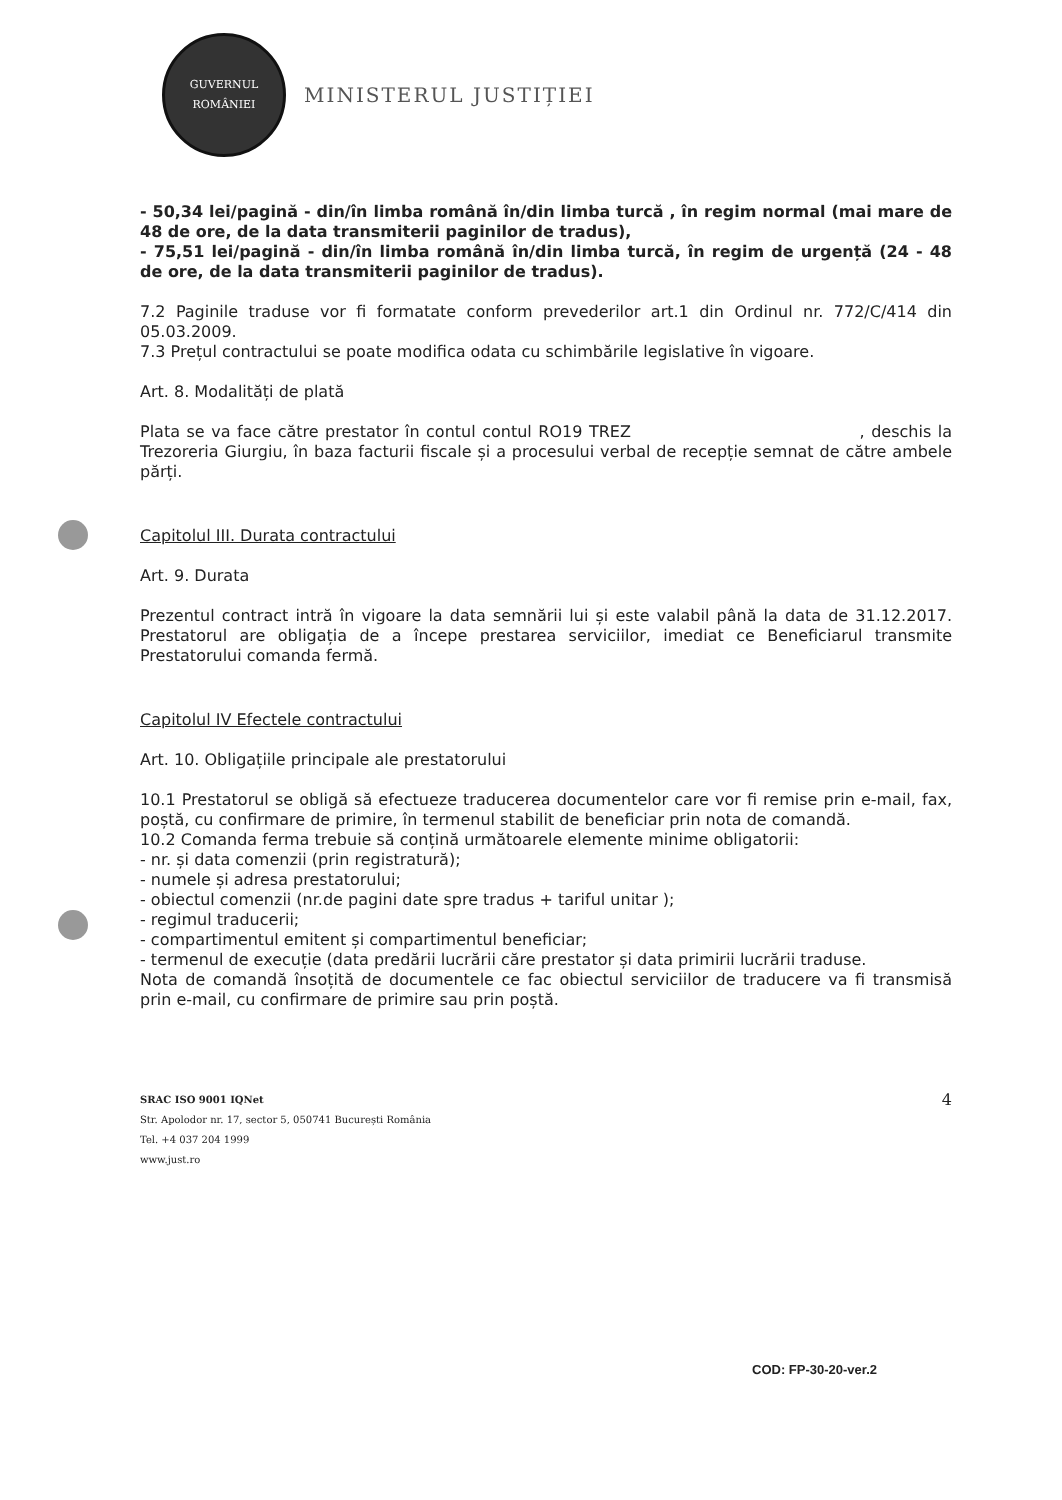GUVERNUL
ROMÂNIEI
MINISTERUL JUSTIȚIEI
- 50,34 lei/pagină - din/în limba română în/din limba turcă , în regim normal (mai mare de 48 de ore, de la data transmiterii paginilor de tradus),
- 75,51 lei/pagină - din/în limba română în/din limba turcă, în regim de urgență (24 - 48 de ore, de la data transmiterii paginilor de tradus).
7.2 Paginile traduse vor fi formatate conform prevederilor art.1 din Ordinul nr. 772/C/414 din 05.03.2009.
7.3 Prețul contractului se poate modifica odata cu schimbările legislative în vigoare.
Art. 8. Modalități de plată
Plata se va face către prestator în contul contul RO19 TREZ , deschis la Trezoreria Giurgiu, în baza facturii fiscale și a procesului verbal de recepție semnat de către ambele părți.
Capitolul III. Durata contractului
Art. 9. Durata
Prezentul contract intră în vigoare la data semnării lui și este valabil până la data de 31.12.2017. Prestatorul are obligația de a începe prestarea serviciilor, imediat ce Beneficiarul transmite Prestatorului comanda fermă.
Capitolul IV Efectele contractului
Art. 10. Obligațiile principale ale prestatorului
10.1 Prestatorul se obligă să efectueze traducerea documentelor care vor fi remise prin e-mail, fax, poștă, cu confirmare de primire, în termenul stabilit de beneficiar prin nota de comandă.
10.2 Comanda ferma trebuie să conțină următoarele elemente minime obligatorii:
- nr. și data comenzii (prin registratură);
- numele și adresa prestatorului;
- obiectul comenzii (nr.de pagini date spre tradus + tariful unitar );
- regimul traducerii;
- compartimentul emitent și compartimentul beneficiar;
- termenul de execuție (data predării lucrării căre prestator și data primirii lucrării traduse.
Nota de comandă însoțită de documentele ce fac obiectul serviciilor de traducere va fi transmisă prin e-mail, cu confirmare de primire sau prin poștă.
SRAC ISO 9001 IQNet
Str. Apolodor nr. 17, sector 5, 050741 București România
Tel. +4 037 204 1999
www.just.ro
4
COD: FP-30-20-ver.2